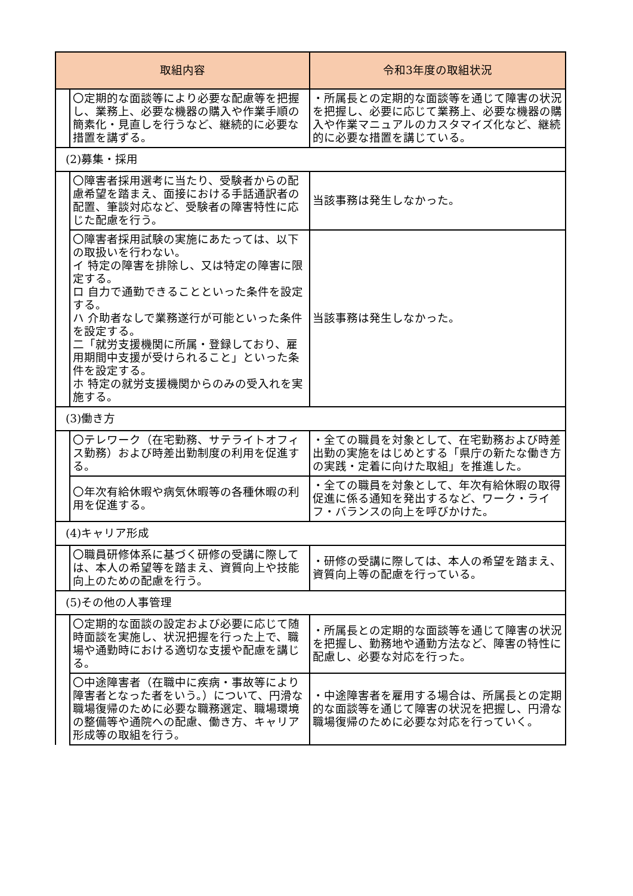| 取組内容 | | 令和3年度の取組状況 |
| --- | --- | --- |
| | 〇定期的な面談等により必要な配慮等を把握し、業務上、必要な機器の購入や作業手順の簡素化・見直しを行うなど、継続的に必要な措置を講ずる。 | ・所属長との定期的な面談等を通じて障害の状況を把握し、必要に応じて業務上、必要な機器の購入や作業マニュアルのカスタマイズ化など、継続的に必要な措置を講じている。 |
| (2)募集・採用 | | |
| | 〇障害者採用選考に当たり、受験者からの配慮希望を踏まえ、面接における手話通訳者の配置、筆談対応など、受験者の障害特性に応じた配慮を行う。 | 当該事務は発生しなかった。 |
| | 〇障害者採用試験の実施にあたっては、以下の取扱いを行わない。 イ 特定の障害を排除し、又は特定の障害に限定する。 ロ 自力で通勤できることといった条件を設定する。 ハ 介助者なしで業務遂行が可能といった条件を設定する。 二「就労支援機関に所属・登録しており、雇用期間中支援が受けられること」といった条件を設定する。 ホ 特定の就労支援機関からのみの受入れを実施する。 | 当該事務は発生しなかった。 |
| (3)働き方 | | |
| | 〇テレワーク（在宅勤務、サテライトオフィス勤務）および時差出勤制度の利用を促進する。 | ・全ての職員を対象として、在宅勤務および時差出勤の実施をはじめとする「県庁の新たな働き方の実践・定着に向けた取組」を推進した。 |
| | 〇年次有給休暇や病気休暇等の各種休暇の利用を促進する。 | ・全ての職員を対象として、年次有給休暇の取得促進に係る通知を発出するなど、ワーク・ライフ・バランスの向上を呼びかけた。 |
| (4)キャリア形成 | | |
| | 〇職員研修体系に基づく研修の受講に際しては、本人の希望等を踏まえ、資質向上や技能向上のための配慮を行う。 | ・研修の受講に際しては、本人の希望を踏まえ、資質向上等の配慮を行っている。 |
| (5)その他の人事管理 | | |
| | 〇定期的な面談の設定および必要に応じて随時面談を実施し、状況把握を行った上で、職場や通勤時における適切な支援や配慮を講じる。 | ・所属長との定期的な面談等を通じて障害の状況を把握し、勤務地や通勤方法など、障害の特性に配慮し、必要な対応を行った。 |
| | 〇中途障害者（在職中に疾病・事故等により障害者となった者をいう。）について、円滑な職場復帰のために必要な職務選定、職場環境の整備等や通院への配慮、働き方、キャリア形成等の取組を行う。 | ・中途障害者を雇用する場合は、所属長との定期的な面談等を通じて障害の状況を把握し、円滑な職場復帰のために必要な対応を行っていく。 |